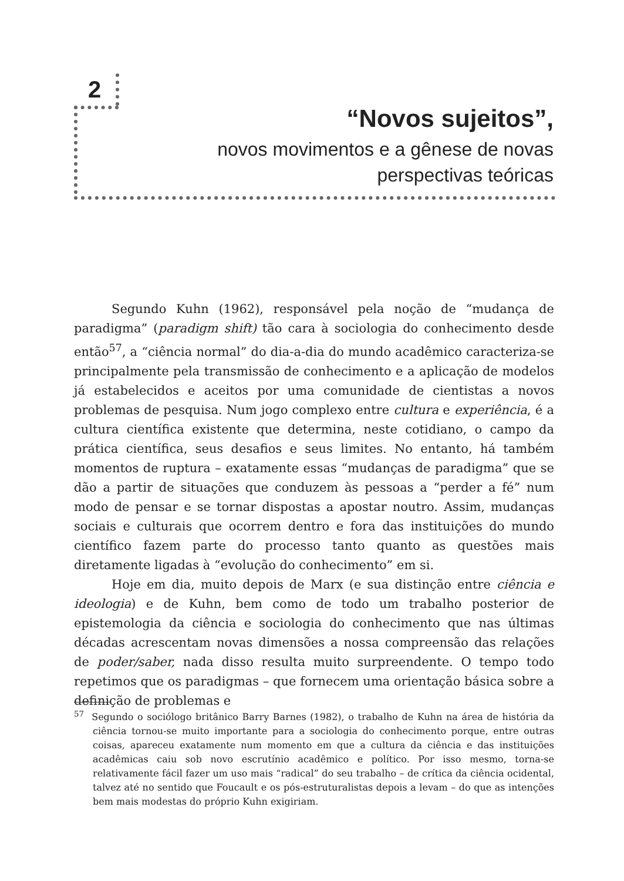2
“Novos sujeitos”,
novos movimentos e a gênese de novas
perspectivas teóricas
Segundo Kuhn (1962), responsável pela noção de “mudança de paradigma” (paradigm shift) tão cara à sociologia do conhecimento desde então<sup>57</sup>, a “ciência normal” do dia-a-dia do mundo acadêmico caracteriza-se principalmente pela transmissão de conhecimento e a aplicação de modelos já estabelecidos e aceitos por uma comunidade de cientistas a novos problemas de pesquisa. Num jogo complexo entre cultura e experiência, é a cultura científica existente que determina, neste cotidiano, o campo da prática científica, seus desafios e seus limites. No entanto, há também momentos de ruptura – exatamente essas “mudanças de paradigma” que se dão a partir de situações que conduzem às pessoas a “perder a fé” num modo de pensar e se tornar dispostas a apostar noutro. Assim, mudanças sociais e culturais que ocorrem dentro e fora das instituições do mundo científico fazem parte do processo tanto quanto as questões mais diretamente ligadas à “evolução do conhecimento” em si.
Hoje em dia, muito depois de Marx (e sua distinção entre ciência e ideologia) e de Kuhn, bem como de todo um trabalho posterior de epistemologia da ciência e sociologia do conhecimento que nas últimas décadas acrescentam novas dimensões a nossa compreensão das relações de poder/saber, nada disso resulta muito surpreendente. O tempo todo repetimos que os paradigmas – que fornecem uma orientação básica sobre a definição de problemas e
<sup>57</sup> Segundo o sociólogo britânico Barry Barnes (1982), o trabalho de Kuhn na área de história da ciência tornou-se muito importante para a sociologia do conhecimento porque, entre outras coisas, apareceu exatamente num momento em que a cultura da ciência e das instituições acadêmicas caiu sob novo escrutínio acadêmico e político. Por isso mesmo, torna-se relativamente fácil fazer um uso mais “radical” do seu trabalho – de crítica da ciência ocidental, talvez até no sentido que Foucault e os pós-estruturalistas depois a levam – do que as intenções bem mais modestas do próprio Kuhn exigiriam.